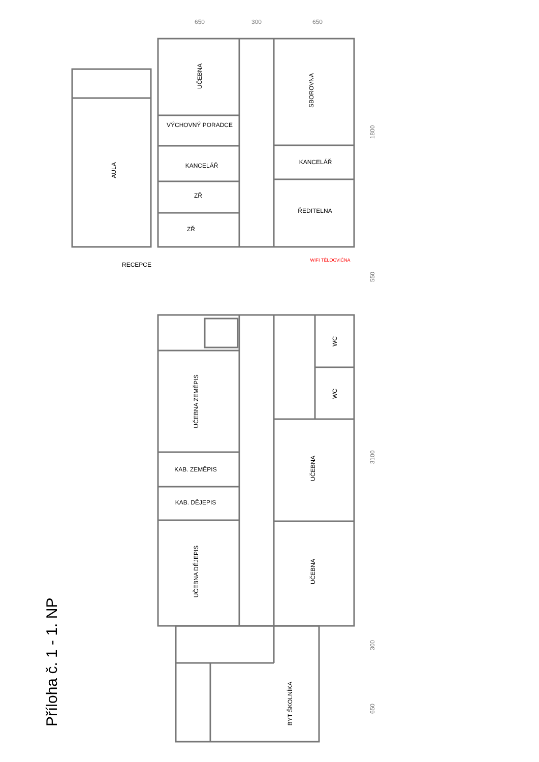Příloha č. 1 - 1. NP
UČEBNA
SBOROVNA
AULA
VÝCHOVNÝ PORADCE
KANCELÁŘ
KANCELÁŘ
ZŘ
ZŘ
ŘEDITELNA
RECEPCE
WC
WC
UČEBNA ZEMĚPIS
KAB. ZEMĚPIS
KAB. DĚJEPIS
UČEBNA DĚJEPIS
UČEBNA
UČEBNA
BYT ŠKOLNÍKA
WIFI TĚLOCVIČNA
650
300
650
1800
550
3100
300
650